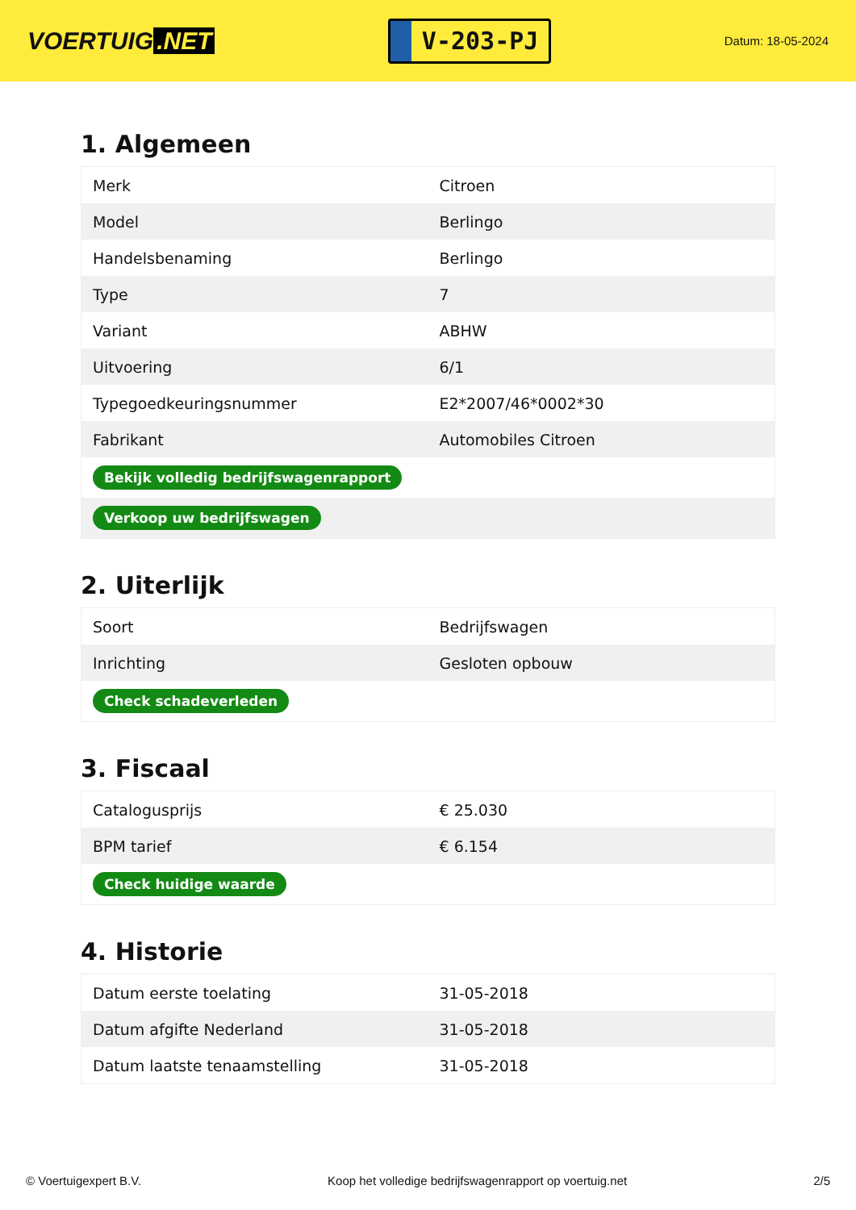VOERTUIG.NET
V-203-PJ
Datum: 18-05-2024
1. Algemeen
| Merk | Citroen |
| Model | Berlingo |
| Handelsbenaming | Berlingo |
| Type | 7 |
| Variant | ABHW |
| Uitvoering | 6/1 |
| Typegoedkeuringsnummer | E2*2007/46*0002*30 |
| Fabrikant | Automobiles Citroen |
| Bekijk volledig bedrijfswagenrapport | |
| Verkoop uw bedrijfswagen | |
2. Uiterlijk
| Soort | Bedrijfswagen |
| Inrichting | Gesloten opbouw |
| Check schadeverleden | |
3. Fiscaal
| Catalogusprijs | € 25.030 |
| BPM tarief | € 6.154 |
| Check huidige waarde | |
4. Historie
| Datum eerste toelating | 31-05-2018 |
| Datum afgifte Nederland | 31-05-2018 |
| Datum laatste tenaamstelling | 31-05-2018 |
© Voertuigexpert B.V. Koop het volledige bedrijfswagenrapport op voertuig.net 2/5